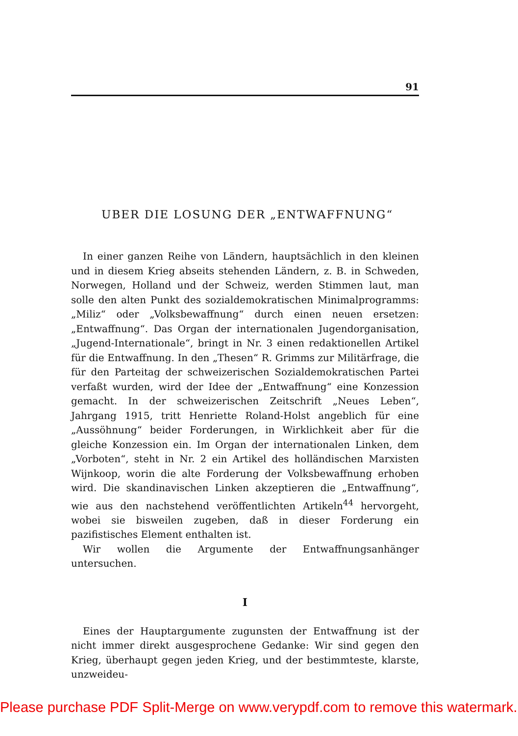91
UBER DIE LOSUNG DER „ENTWAFFNUNG“
In einer ganzen Reihe von Ländern, hauptsächlich in den kleinen und in diesem Krieg abseits stehenden Ländern, z. B. in Schweden, Norwegen, Holland und der Schweiz, werden Stimmen laut, man solle den alten Punkt des sozialdemokratischen Minimalprogramms: „Miliz“ oder „Volksbewaffnung“ durch einen neuen ersetzen: „Entwaffnung“. Das Organ der internationalen Jugendorganisation, „Jugend-Internationale“, bringt in Nr. 3 einen redaktionellen Artikel für die Entwaffnung. In den „Thesen“ R. Grimms zur Militärfrage, die für den Parteitag der schweizerischen Sozialdemokratischen Partei verfaßt wurden, wird der Idee der „Entwaffnung“ eine Konzession gemacht. In der schweizerischen Zeitschrift „Neues Leben“, Jahrgang 1915, tritt Henriette Roland-Holst angeblich für eine „Aussöhnung“ beider Forderungen, in Wirklichkeit aber für die gleiche Konzession ein. Im Organ der internationalen Linken, dem „Vorboten“, steht in Nr. 2 ein Artikel des holländischen Marxisten Wijnkoop, worin die alte Forderung der Volksbewaffnung erhoben wird. Die skandinavischen Linken akzeptieren die „Entwaffnung“, wie aus den nachstehend veröffentlichten Artikeln<sup>44</sup> hervorgeht, wobei sie bisweilen zugeben, daß in dieser Forderung ein pazifistisches Element enthalten ist.
Wir wollen die Argumente der Entwaffnungsanhänger untersuchen.
I
Eines der Hauptargumente zugunsten der Entwaffnung ist der nicht immer direkt ausgesprochene Gedanke: Wir sind gegen den Krieg, überhaupt gegen jeden Krieg, und der bestimmteste, klarste, unzweideu-
Please purchase PDF Split-Merge on www.verypdf.com to remove this watermark.